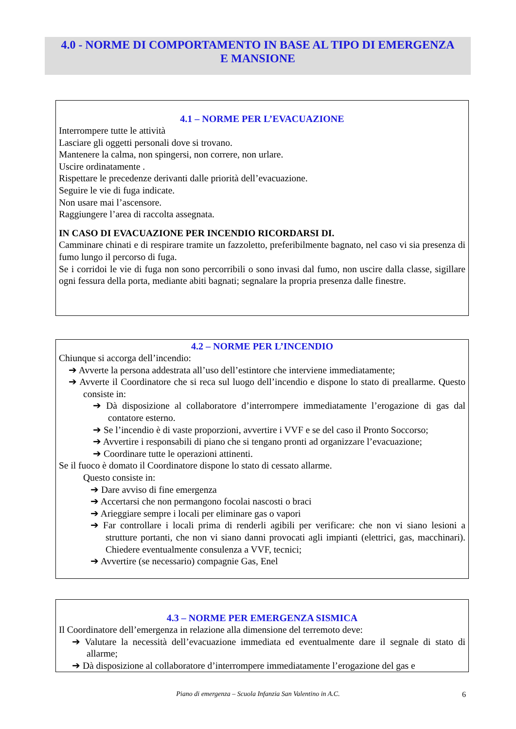4.0 - NORME DI COMPORTAMENTO IN BASE AL TIPO DI EMERGENZA
E MANSIONE
4.1 – NORME PER L’EVACUAZIONE
Interrompere tutte le attività
Lasciare gli oggetti personali dove si trovano.
Mantenere la calma, non spingersi, non correre, non urlare.
Uscire ordinatamente .
Rispettare le precedenze derivanti dalle priorità dell’evacuazione.
Seguire le vie di fuga indicate.
Non usare mai l’ascensore.
Raggiungere l’area di raccolta assegnata.
IN CASO DI EVACUAZIONE PER INCENDIO RICORDARSI DI.
Camminare chinati e di respirare tramite un fazzoletto, preferibilmente bagnato, nel caso vi sia presenza di fumo lungo il percorso di fuga.
Se i corridoi le vie di fuga non sono percorribili o sono invasi dal fumo, non uscire dalla classe, sigillare ogni fessura della porta, mediante abiti bagnati; segnalare la propria presenza dalle finestre.
4.2 – NORME PER L’INCENDIO
Chiunque si accorga dell’incendio:
➔ Avverte la persona addestrata all’uso dell’estintore che interviene immediatamente;
➔ Avverte il Coordinatore che si reca sul luogo dell’incendio e dispone lo stato di preallarme. Questo consiste in:
➔ Dà disposizione al collaboratore d’interrompere immediatamente l’erogazione di gas dal contatore esterno.
➔ Se l’incendio è di vaste proporzioni, avvertire i VVF e se del caso il Pronto Soccorso;
➔ Avvertire i responsabili di piano che si tengano pronti ad organizzare l’evacuazione;
➔ Coordinare tutte le operazioni attinenti.
Se il fuoco è domato il Coordinatore dispone lo stato di cessato allarme.
Questo consiste in:
➔ Dare avviso di fine emergenza
➔ Accertarsi che non permangono focolai nascosti o braci
➔ Arieggiare sempre i locali per eliminare gas o vapori
➔ Far controllare i locali prima di renderli agibili per verificare: che non vi siano lesioni a strutture portanti, che non vi siano danni provocati agli impianti (elettrici, gas, macchinari). Chiedere eventualmente consulenza a VVF, tecnici;
➔ Avvertire (se necessario) compagnie Gas, Enel
4.3 – NORME PER EMERGENZA SISMICA
Il Coordinatore dell’emergenza in relazione alla dimensione del terremoto deve:
➔ Valutare la necessità dell’evacuazione immediata ed eventualmente dare il segnale di stato di allarme;
➔ Dà disposizione al collaboratore d’interrompere immediatamente l’erogazione del gas e
Piano di emergenza – Scuola Infanzia San Valentino in A.C. 6